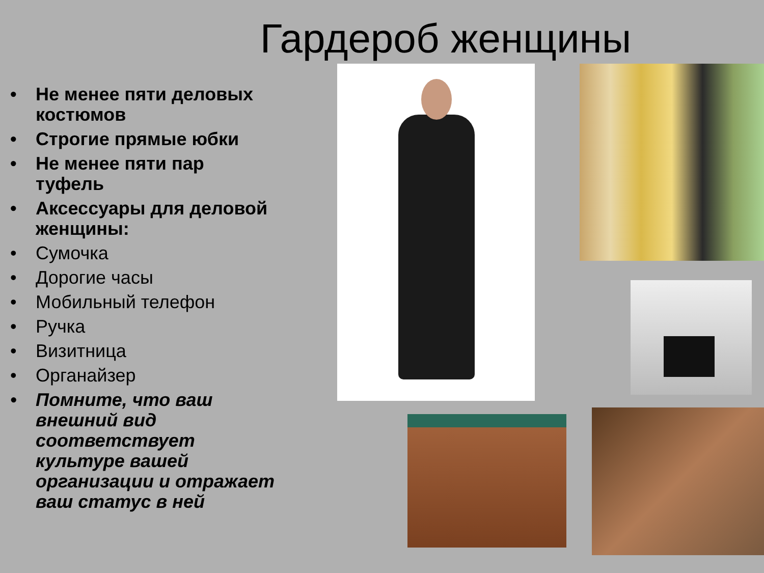Гардероб женщины
• Не менее пяти деловых костюмов
• Строгие прямые юбки
• Не менее пяти пар туфель
• Аксессуары для деловой женщины:
• Сумочка
• Дорогие часы
• Мобильный телефон
• Ручка
• Визитница
• Органайзер
• Помните, что ваш внешний вид соответствует культуре вашей организации и отражает ваш статус в ней